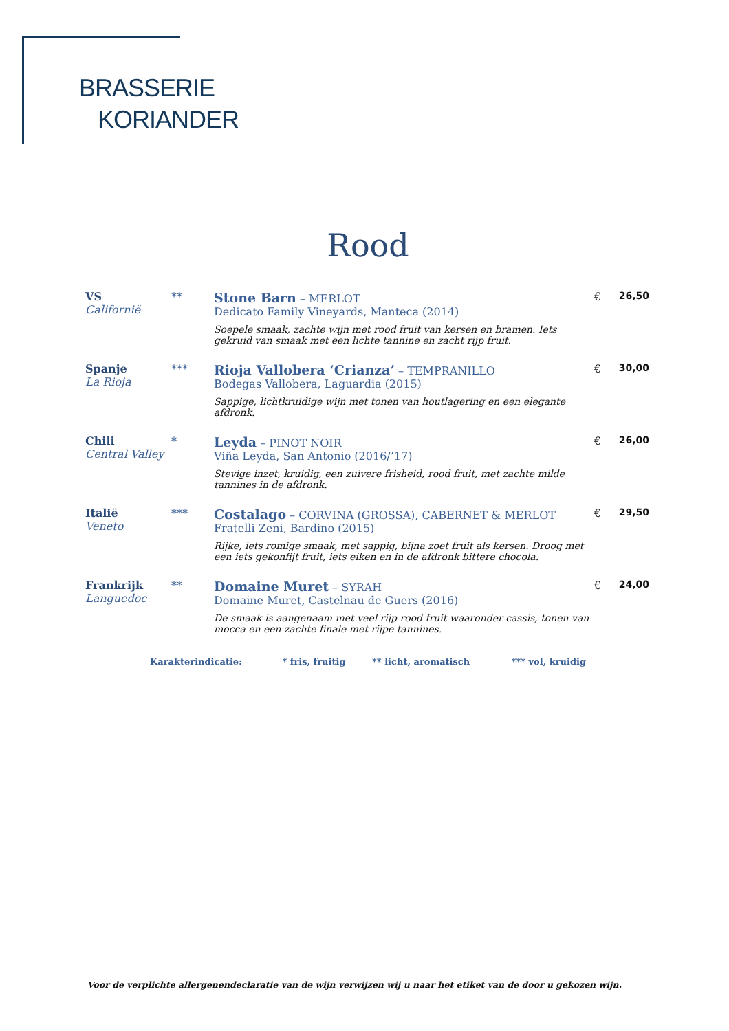BRASSERIE
KORIANDER
Rood
| VS Californië | ** | Stone Barn – MERLOT Dedicato Family Vineyards, Manteca (2014) | € | 26,50 |
| | | Soepele smaak, zachte wijn met rood fruit van kersen en bramen. Iets gekruid van smaak met een lichte tannine en zacht rijp fruit. | | |
| Spanje La Rioja | *** | Rioja Vallobera ‘Crianza’ – TEMPRANILLO Bodegas Vallobera, Laguardia (2015) | € | 30,00 |
| | | Sappige, lichtkruidige wijn met tonen van houtlagering en een elegante afdronk. | | |
| Chili Central Valley | * | Leyda – PINOT NOIR Viña Leyda, San Antonio (2016/’17) | € | 26,00 |
| | | Stevige inzet, kruidig, een zuivere frisheid, rood fruit, met zachte milde tannines in de afdronk. | | |
| Italië Veneto | *** | Costalago – CORVINA (GROSSA), CABERNET & MERLOT Fratelli Zeni, Bardino (2015) | € | 29,50 |
| | | Rijke, iets romige smaak, met sappig, bijna zoet fruit als kersen. Droog met een iets gekonfijt fruit, iets eiken en in de afdronk bittere chocola. | | |
| Frankrijk Languedoc | ** | Domaine Muret – SYRAH Domaine Muret, Castelnau de Guers (2016) | € | 24,00 |
| | | De smaak is aangenaam met veel rijp rood fruit waaronder cassis, tonen van mocca en een zachte finale met rijpe tannines. | | |
Karakterindicatie: * fris, fruitig ** licht, aromatisch *** vol, kruidig
Voor de verplichte allergenendeclaratie van de wijn verwijzen wij u naar het etiket van de door u gekozen wijn.